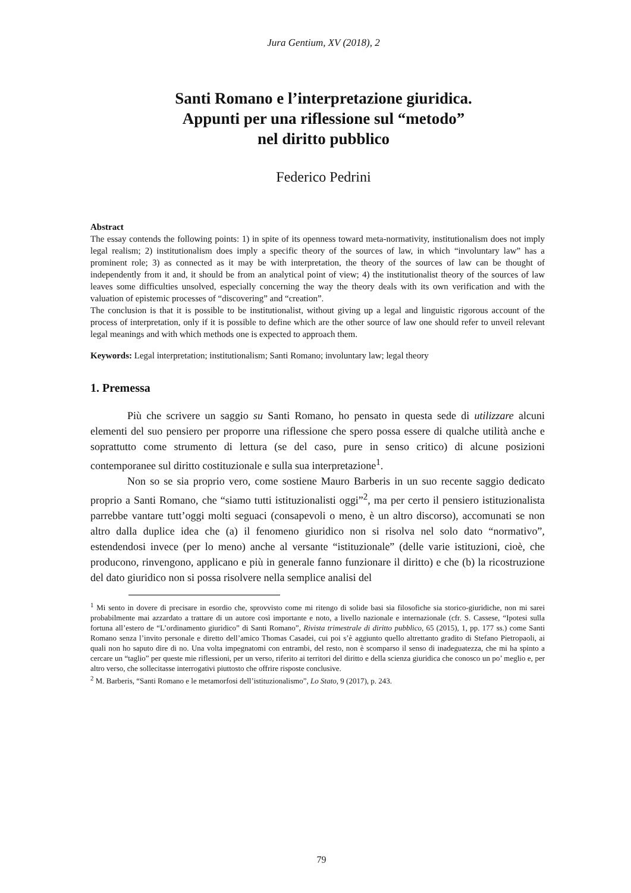Jura Gentium, XV (2018), 2
Santi Romano e l’interpretazione giuridica.
Appunti per una riflessione sul “metodo”
nel diritto pubblico
Federico Pedrini
Abstract
The essay contends the following points: 1) in spite of its openness toward meta-normativity, institutionalism does not imply legal realism; 2) institutionalism does imply a specific theory of the sources of law, in which “involuntary law” has a prominent role; 3) as connected as it may be with interpretation, the theory of the sources of law can be thought of independently from it and, it should be from an analytical point of view; 4) the institutionalist theory of the sources of law leaves some difficulties unsolved, especially concerning the way the theory deals with its own verification and with the valuation of epistemic processes of “discovering” and “creation”.
The conclusion is that it is possible to be institutionalist, without giving up a legal and linguistic rigorous account of the process of interpretation, only if it is possible to define which are the other source of law one should refer to unveil relevant legal meanings and with which methods one is expected to approach them.
Keywords: Legal interpretation; institutionalism; Santi Romano; involuntary law; legal theory
1. Premessa
Più che scrivere un saggio su Santi Romano, ho pensato in questa sede di utilizzare alcuni elementi del suo pensiero per proporre una riflessione che spero possa essere di qualche utilità anche e soprattutto come strumento di lettura (se del caso, pure in senso critico) di alcune posizioni contemporanee sul diritto costituzionale e sulla sua interpretazione<sup>1</sup>.
Non so se sia proprio vero, come sostiene Mauro Barberis in un suo recente saggio dedicato proprio a Santi Romano, che “siamo tutti istituzionalisti oggi”<sup>2</sup>, ma per certo il pensiero istituzionalista parrebbe vantare tutt’oggi molti seguaci (consapevoli o meno, è un altro discorso), accomunati se non altro dalla duplice idea che (a) il fenomeno giuridico non si risolva nel solo dato “normativo”, estendendosi invece (per lo meno) anche al versante “istituzionale” (delle varie istituzioni, cioè, che producono, rinvengono, applicano e più in generale fanno funzionare il diritto) e che (b) la ricostruzione del dato giuridico non si possa risolvere nella semplice analisi del
<sup>1</sup> Mi sento in dovere di precisare in esordio che, sprovvisto come mi ritengo di solide basi sia filosofiche sia storico-giuridiche, non mi sarei probabilmente mai azzardato a trattare di un autore così importante e noto, a livello nazionale e internazionale (cfr. S. Cassese, “Ipotesi sulla fortuna all’estero de “L’ordinamento giuridico” di Santi Romano”, Rivista trimestrale di diritto pubblico, 65 (2015), 1, pp. 177 ss.) come Santi Romano senza l’invito personale e diretto dell’amico Thomas Casadei, cui poi s’è aggiunto quello altrettanto gradito di Stefano Pietropaoli, ai quali non ho saputo dire di no. Una volta impegnatomi con entrambi, del resto, non è scomparso il senso di inadeguatezza, che mi ha spinto a cercare un “taglio” per queste mie riflessioni, per un verso, riferito ai territori del diritto e della scienza giuridica che conosco un po’ meglio e, per altro verso, che sollecitasse interrogativi piuttosto che offrire risposte conclusive.
<sup>2</sup> M. Barberis, “Santi Romano e le metamorfosi dell’istituzionalismo”, Lo Stato, 9 (2017), p. 243.
79